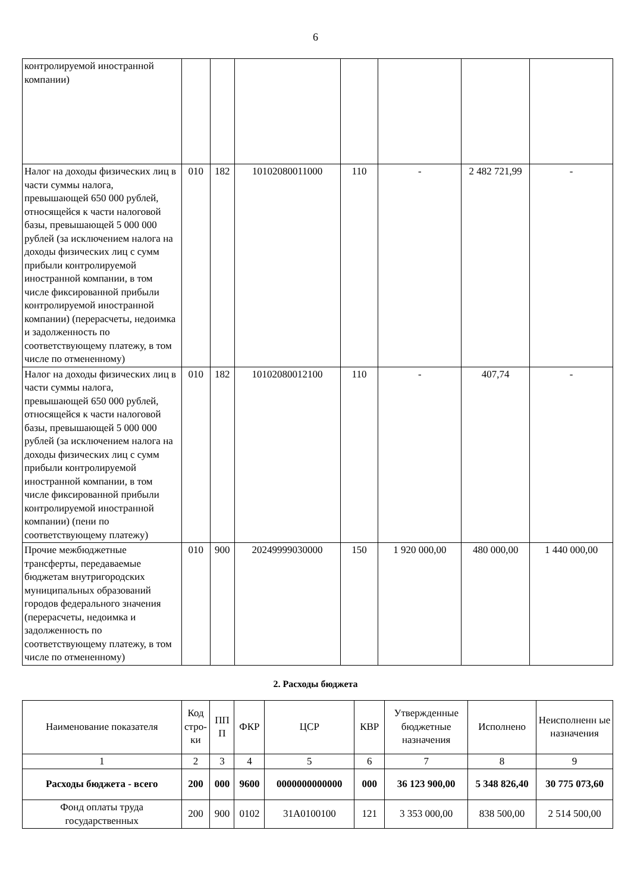6
| контролируемой иностранной компании) | | | | | | | |
| Налог на доходы физических лиц в части суммы налога, превышающей 650 000 рублей, относящейся к части налоговой базы, превышающей 5 000 000 рублей (за исключением налога на доходы физических лиц с сумм прибыли контролируемой иностранной компании, в том числе фиксированной прибыли контролируемой иностранной компании) (перерасчеты, недоимка и задолженность по соответствующему платежу, в том числе по отмененному) | 010 | 182 | 10102080011000 | 110 | - | 2 482 721,99 | - |
| Налог на доходы физических лиц в части суммы налога, превышающей 650 000 рублей, относящейся к части налоговой базы, превышающей 5 000 000 рублей (за исключением налога на доходы физических лиц с сумм прибыли контролируемой иностранной компании, в том числе фиксированной прибыли контролируемой иностранной компании) (пени по соответствующему платежу) | 010 | 182 | 10102080012100 | 110 | - | 407,74 | - |
| Прочие межбюджетные трансферты, передаваемые бюджетам внутригородских муниципальных образований городов федерального значения (перерасчеты, недоимка и задолженность по соответствующему платежу, в том числе по отмененному) | 010 | 900 | 20249999030000 | 150 | 1 920 000,00 | 480 000,00 | 1 440 000,00 |
2. Расходы бюджета
| Наименование показателя | Код стро-ки | ПП П | ФКР | ЦСР | КВР | Утвержденные бюджетные назначения | Исполнено | Неисполненн ые назначения |
| --- | --- | --- | --- | --- | --- | --- | --- | --- |
| 1 | 2 | 3 | 4 | 5 | 6 | 7 | 8 | 9 |
| Расходы бюджета - всего | 200 | 000 | 9600 | 0000000000000 | 000 | 36 123 900,00 | 5 348 826,40 | 30 775 073,60 |
| Фонд оплаты труда государственных | 200 | 900 | 0102 | 31A0100100 | 121 | 3 353 000,00 | 838 500,00 | 2 514 500,00 |